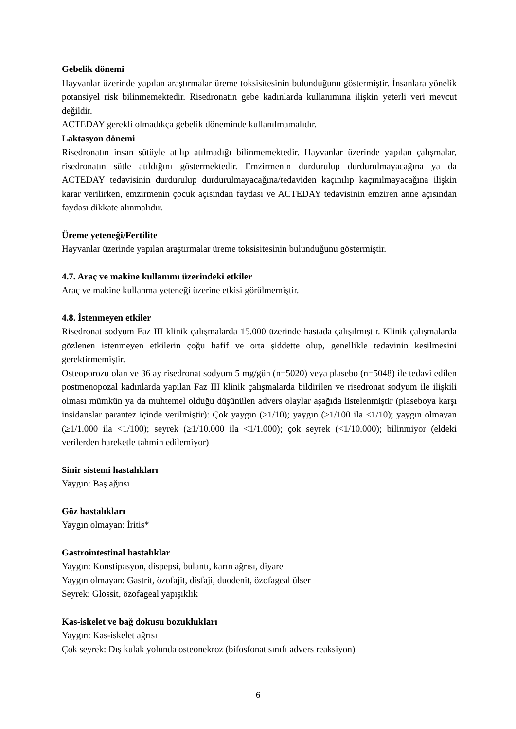Gebelik dönemi
Hayvanlar üzerinde yapılan araştırmalar üreme toksisitesinin bulunduğunu göstermiştir. İnsanlara yönelik potansiyel risk bilinmemektedir. Risedronatın gebe kadınlarda kullanımına ilişkin yeterli veri mevcut değildir.
ACTEDAY gerekli olmadıkça gebelik döneminde kullanılmamalıdır.
Laktasyon dönemi
Risedronatın insan sütüyle atılıp atılmadığı bilinmemektedir. Hayvanlar üzerinde yapılan çalışmalar, risedronatın sütle atıldığını göstermektedir. Emzirmenin durdurulup durdurulmayacağına ya da ACTEDAY tedavisinin durdurulup durdurulmayacağına/tedaviden kaçınılıp kaçınılmayacağına ilişkin karar verilirken, emzirmenin çocuk açısından faydası ve ACTEDAY tedavisinin emziren anne açısından faydası dikkate alınmalıdır.
Üreme yeteneği/Fertilite
Hayvanlar üzerinde yapılan araştırmalar üreme toksisitesinin bulunduğunu göstermiştir.
4.7. Araç ve makine kullanımı üzerindeki etkiler
Araç ve makine kullanma yeteneği üzerine etkisi görülmemiştir.
4.8. İstenmeyen etkiler
Risedronat sodyum Faz III klinik çalışmalarda 15.000 üzerinde hastada çalışılmıştır. Klinik çalışmalarda gözlenen istenmeyen etkilerin çoğu hafif ve orta şiddette olup, genellikle tedavinin kesilmesini gerektirmemiştir.
Osteoporozu olan ve 36 ay risedronat sodyum 5 mg/gün (n=5020) veya plasebo (n=5048) ile tedavi edilen postmenopozal kadınlarda yapılan Faz III klinik çalışmalarda bildirilen ve risedronat sodyum ile ilişkili olması mümkün ya da muhtemel olduğu düşünülen advers olaylar aşağıda listelenmiştir (plaseboya karşı insidanslar parantez içinde verilmiştir): Çok yaygın (≥1/10); yaygın (≥1/100 ila <1/10); yaygın olmayan (≥1/1.000 ila <1/100); seyrek (≥1/10.000 ila <1/1.000); çok seyrek (<1/10.000); bilinmiyor (eldeki verilerden hareketle tahmin edilemiyor)
Sinir sistemi hastalıkları
Yaygın: Baş ağrısı
Göz hastalıkları
Yaygın olmayan: İritis*
Gastrointestinal hastalıklar
Yaygın: Konstipasyon, dispepsi, bulantı, karın ağrısı, diyare
Yaygın olmayan: Gastrit, özofajit, disfaji, duodenit, özofageal ülser
Seyrek: Glossit, özofageal yapışıklık
Kas-iskelet ve bağ dokusu bozuklukları
Yaygın: Kas-iskelet ağrısı
Çok seyrek: Dış kulak yolunda osteonekroz (bifosfonat sınıfı advers reaksiyon)
6